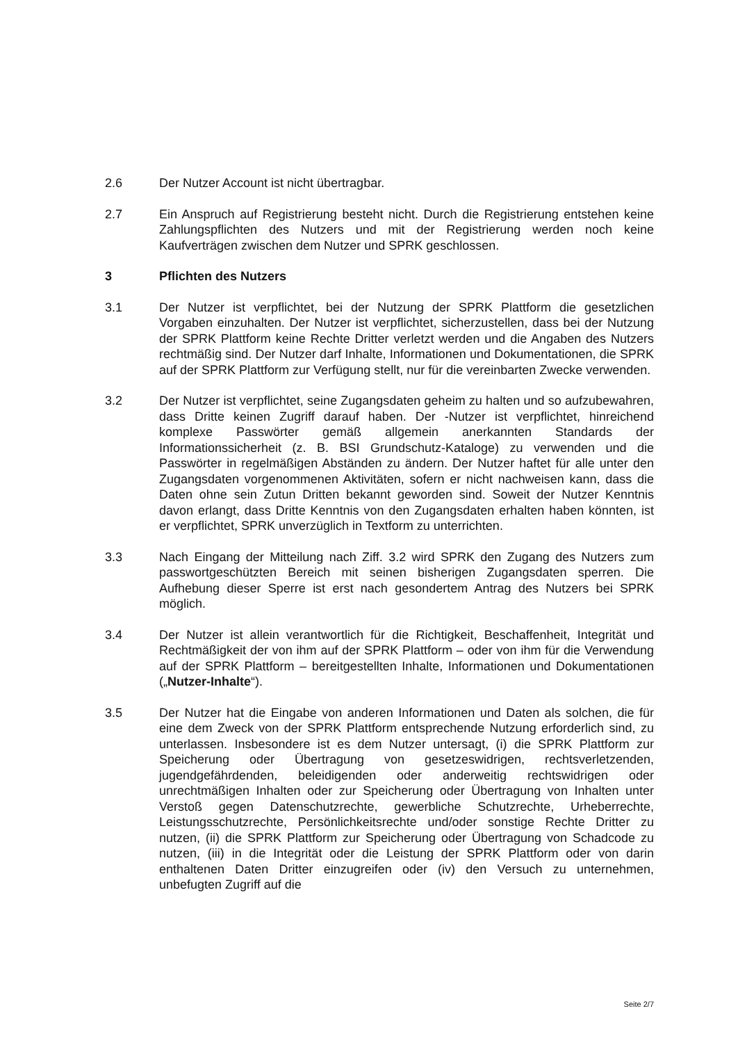2.6 Der Nutzer Account ist nicht übertragbar.
2.7 Ein Anspruch auf Registrierung besteht nicht. Durch die Registrierung entstehen keine Zahlungspflichten des Nutzers und mit der Registrierung werden noch keine Kaufverträgen zwischen dem Nutzer und SPRK geschlossen.
3 Pflichten des Nutzers
3.1 Der Nutzer ist verpflichtet, bei der Nutzung der SPRK Plattform die gesetzlichen Vorgaben einzuhalten. Der Nutzer ist verpflichtet, sicherzustellen, dass bei der Nutzung der SPRK Plattform keine Rechte Dritter verletzt werden und die Angaben des Nutzers rechtmäßig sind. Der Nutzer darf Inhalte, Informationen und Dokumentationen, die SPRK auf der SPRK Plattform zur Verfügung stellt, nur für die vereinbarten Zwecke verwenden.
3.2 Der Nutzer ist verpflichtet, seine Zugangsdaten geheim zu halten und so aufzubewahren, dass Dritte keinen Zugriff darauf haben. Der -Nutzer ist verpflichtet, hinreichend komplexe Passwörter gemäß allgemein anerkannten Standards der Informationssicherheit (z. B. BSI Grundschutz-Kataloge) zu verwenden und die Passwörter in regelmäßigen Abständen zu ändern. Der Nutzer haftet für alle unter den Zugangsdaten vorgenommenen Aktivitäten, sofern er nicht nachweisen kann, dass die Daten ohne sein Zutun Dritten bekannt geworden sind. Soweit der Nutzer Kenntnis davon erlangt, dass Dritte Kenntnis von den Zugangsdaten erhalten haben könnten, ist er verpflichtet, SPRK unverzüglich in Textform zu unterrichten.
3.3 Nach Eingang der Mitteilung nach Ziff. 3.2 wird SPRK den Zugang des Nutzers zum passwortgeschützten Bereich mit seinen bisherigen Zugangsdaten sperren. Die Aufhebung dieser Sperre ist erst nach gesondertem Antrag des Nutzers bei SPRK möglich.
3.4 Der Nutzer ist allein verantwortlich für die Richtigkeit, Beschaffenheit, Integrität und Rechtmäßigkeit der von ihm auf der SPRK Plattform – oder von ihm für die Verwendung auf der SPRK Plattform – bereitgestellten Inhalte, Informationen und Dokumentationen („Nutzer-Inhalte“).
3.5 Der Nutzer hat die Eingabe von anderen Informationen und Daten als solchen, die für eine dem Zweck von der SPRK Plattform entsprechende Nutzung erforderlich sind, zu unterlassen. Insbesondere ist es dem Nutzer untersagt, (i) die SPRK Plattform zur Speicherung oder Übertragung von gesetzeswidrigen, rechtsverletzenden, jugendgefährdenden, beleidigenden oder anderweitig rechtswidrigen oder unrechtmäßigen Inhalten oder zur Speicherung oder Übertragung von Inhalten unter Verstoß gegen Datenschutzrechte, gewerbliche Schutzrechte, Urheberrechte, Leistungsschutzrechte, Persönlichkeitsrechte und/oder sonstige Rechte Dritter zu nutzen, (ii) die SPRK Plattform zur Speicherung oder Übertragung von Schadcode zu nutzen, (iii) in die Integrität oder die Leistung der SPRK Plattform oder von darin enthaltenen Daten Dritter einzugreifen oder (iv) den Versuch zu unternehmen, unbefugten Zugriff auf die
Seite 2/7